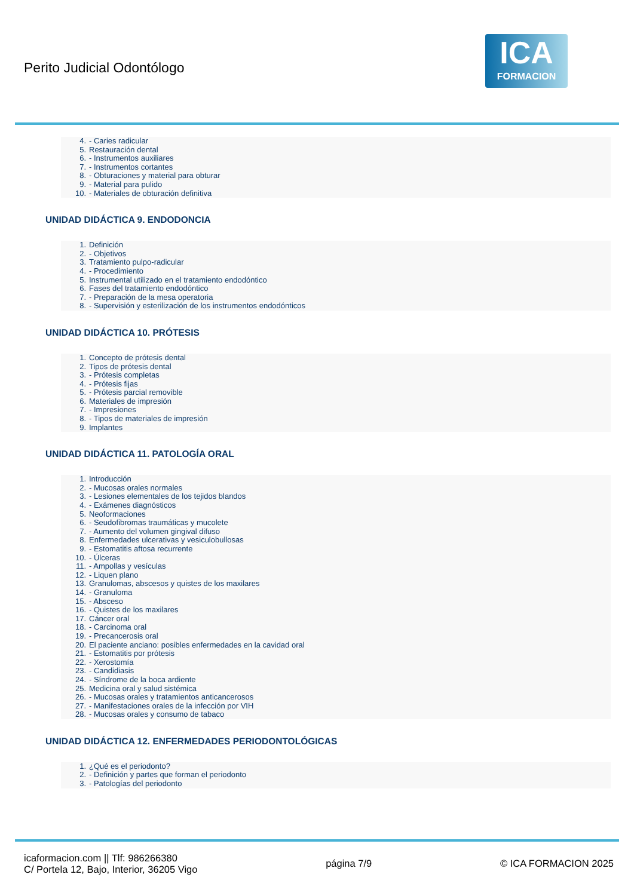Perito Judicial Odontólogo
ICA
FORMACION
4. - Caries radicular
5. Restauración dental
6. - Instrumentos auxiliares
7. - Instrumentos cortantes
8. - Obturaciones y material para obturar
9. - Material para pulido
10. - Materiales de obturación definitiva
UNIDAD DIDÁCTICA 9. ENDODONCIA
1. Definición
2. - Objetivos
3. Tratamiento pulpo-radicular
4. - Procedimiento
5. Instrumental utilizado en el tratamiento endodóntico
6. Fases del tratamiento endodóntico
7. - Preparación de la mesa operatoria
8. - Supervisión y esterilización de los instrumentos endodónticos
UNIDAD DIDÁCTICA 10. PRÓTESIS
1. Concepto de prótesis dental
2. Tipos de prótesis dental
3. - Prótesis completas
4. - Prótesis fijas
5. - Prótesis parcial removible
6. Materiales de impresión
7. - Impresiones
8. - Tipos de materiales de impresión
9. Implantes
UNIDAD DIDÁCTICA 11. PATOLOGÍA ORAL
1. Introducción
2. - Mucosas orales normales
3. - Lesiones elementales de los tejidos blandos
4. - Exámenes diagnósticos
5. Neoformaciones
6. - Seudofibromas traumáticas y mucolete
7. - Aumento del volumen gingival difuso
8. Enfermedades ulcerativas y vesiculobullosas
9. - Estomatitis aftosa recurrente
10. - Úlceras
11. - Ampollas y vesículas
12. - Liquen plano
13. Granulomas, abscesos y quistes de los maxilares
14. - Granuloma
15. - Absceso
16. - Quistes de los maxilares
17. Cáncer oral
18. - Carcinoma oral
19. - Precancerosis oral
20. El paciente anciano: posibles enfermedades en la cavidad oral
21. - Estomatitis por prótesis
22. - Xerostomía
23. - Candidiasis
24. - Síndrome de la boca ardiente
25. Medicina oral y salud sistémica
26. - Mucosas orales y tratamientos anticancerosos
27. - Manifestaciones orales de la infección por VIH
28. - Mucosas orales y consumo de tabaco
UNIDAD DIDÁCTICA 12. ENFERMEDADES PERIODONTOLÓGICAS
1. ¿Qué es el periodonto?
2. - Definición y partes que forman el periodonto
3. - Patologías del periodonto
icaformacion.com || Tlf: 986266380
C/ Portela 12, Bajo, Interior, 36205 Vigo
página 7/9 © ICA FORMACION 2025